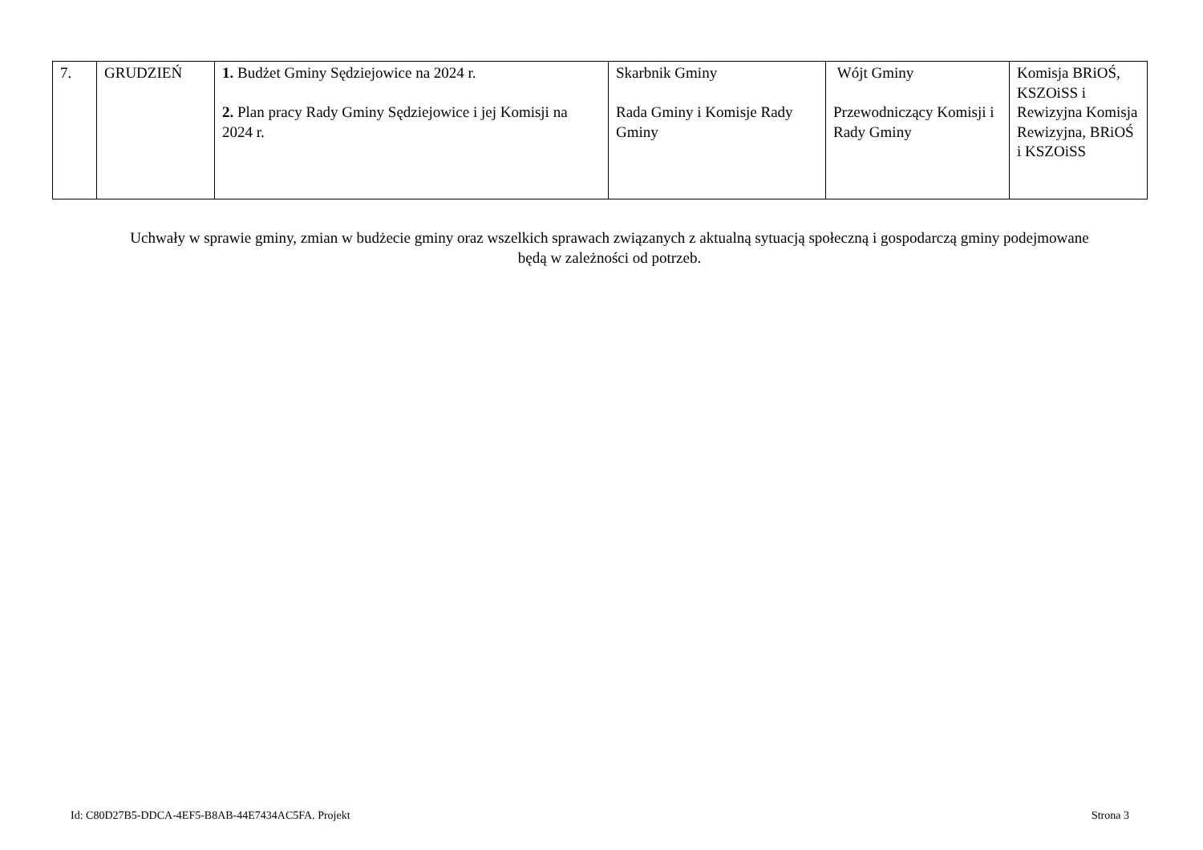| 7. | GRUDZIEŃ | 1. Budżet Gminy Sędziejowice na 2024 r. 2. Plan pracy Rady Gminy Sędziejowice i jej Komisji na 2024 r. | Skarbnik Gminy Rada Gminy i Komisje Rady Gminy | Wójt Gminy Przewodniczący Komisji i Rady Gminy | Komisja BRiOŚ, KSZOiSS i Rewizyjna Komisja Rewizyjna, BRiOŚ i KSZOiSS |
Uchwały w sprawie gminy, zmian w budżecie gminy oraz wszelkich sprawach związanych z aktualną sytuacją społeczną i gospodarczą gminy podejmowane będą w zależności od potrzeb.
Id: C80D27B5-DDCA-4EF5-B8AB-44E7434AC5FA. Projekt Strona 3